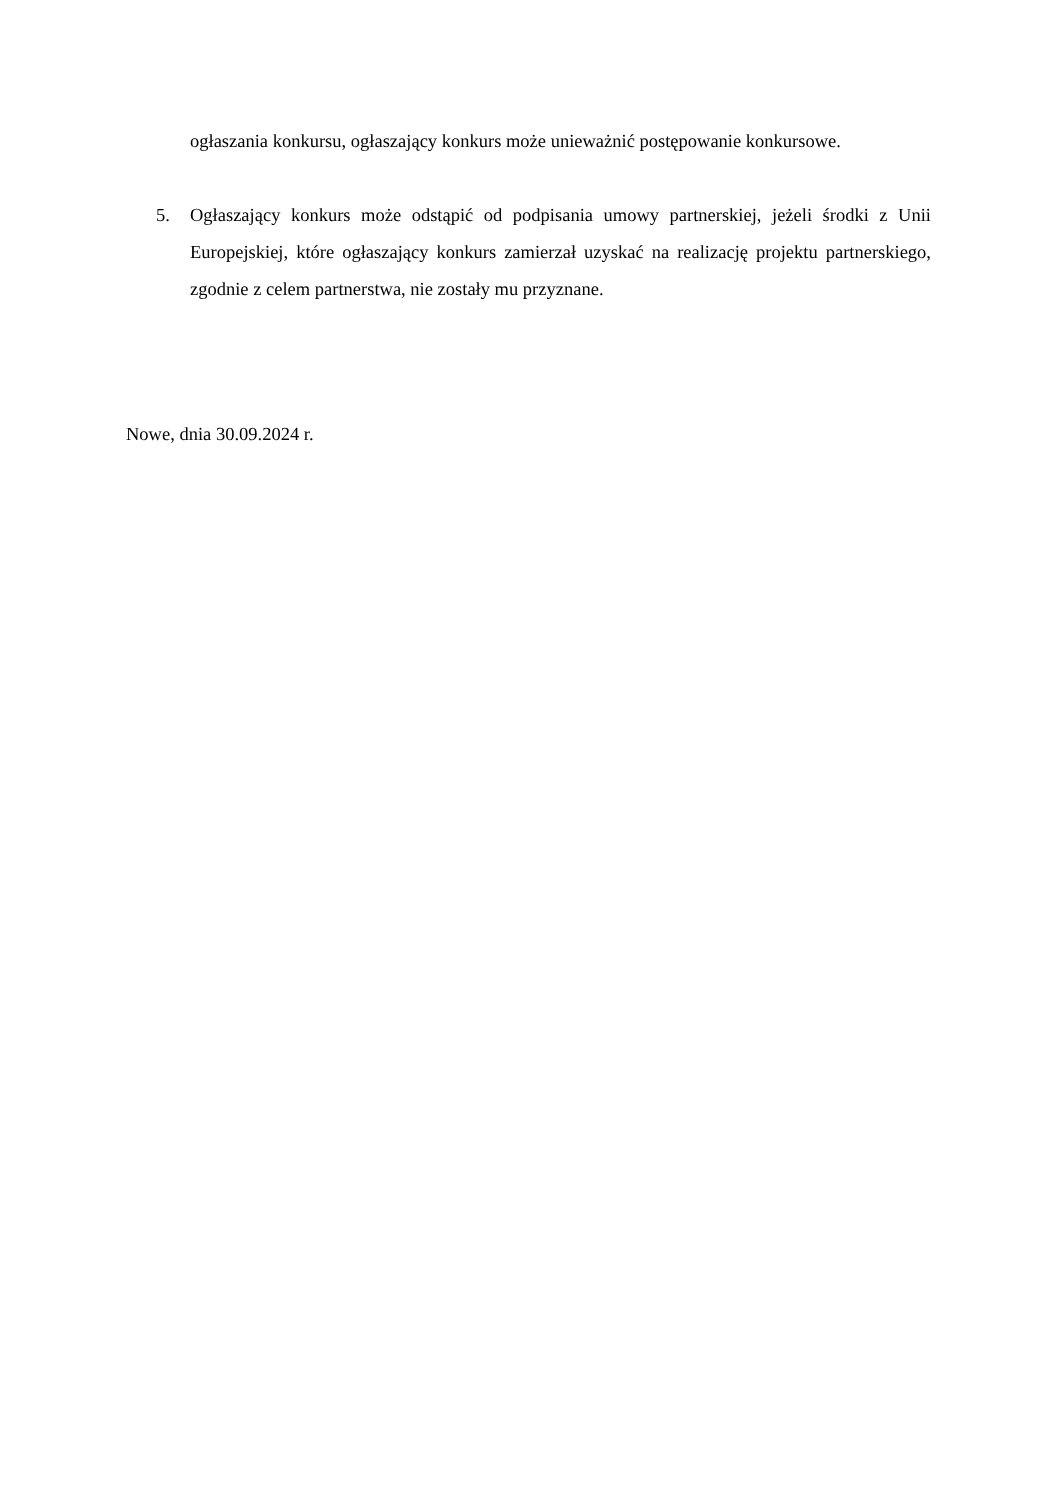ogłaszania konkursu, ogłaszający konkurs może unieważnić postępowanie konkursowe.
5. Ogłaszający konkurs może odstąpić od podpisania umowy partnerskiej, jeżeli środki z Unii Europejskiej, które ogłaszający konkurs zamierzał uzyskać na realizację projektu partnerskiego, zgodnie z celem partnerstwa, nie zostały mu przyznane.
Nowe, dnia 30.09.2024 r.